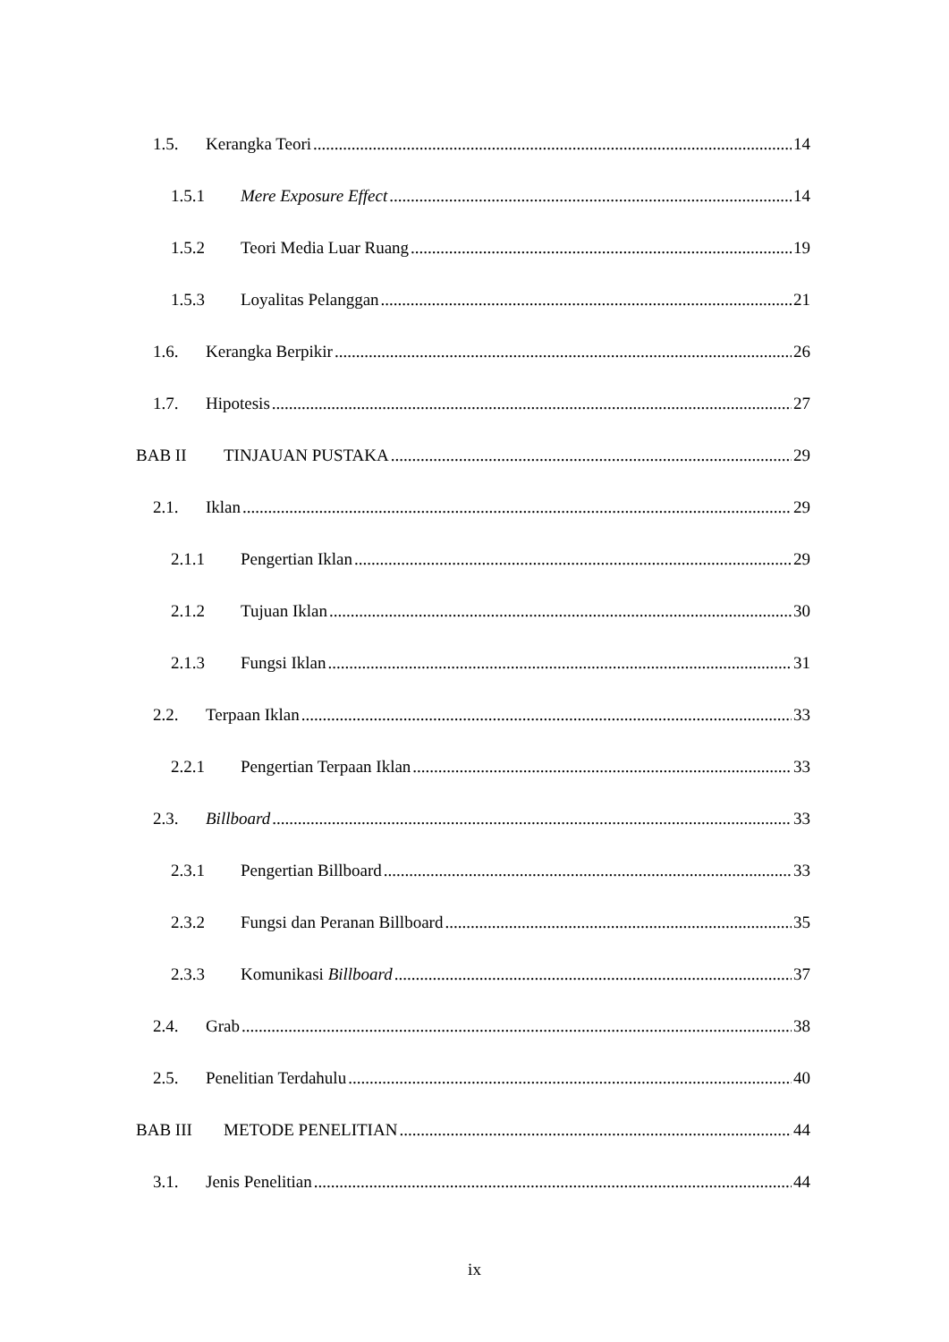1.5. Kerangka Teori 14
1.5.1 Mere Exposure Effect 14
1.5.2 Teori Media Luar Ruang 19
1.5.3 Loyalitas Pelanggan 21
1.6. Kerangka Berpikir 26
1.7. Hipotesis 27
BAB II TINJAUAN PUSTAKA 29
2.1. Iklan 29
2.1.1 Pengertian Iklan 29
2.1.2 Tujuan Iklan 30
2.1.3 Fungsi Iklan 31
2.2. Terpaan Iklan 33
2.2.1 Pengertian Terpaan Iklan 33
2.3. Billboard 33
2.3.1 Pengertian Billboard 33
2.3.2 Fungsi dan Peranan Billboard 35
2.3.3 Komunikasi Billboard 37
2.4. Grab 38
2.5. Penelitian Terdahulu 40
BAB III METODE PENELITIAN 44
3.1. Jenis Penelitian 44
ix